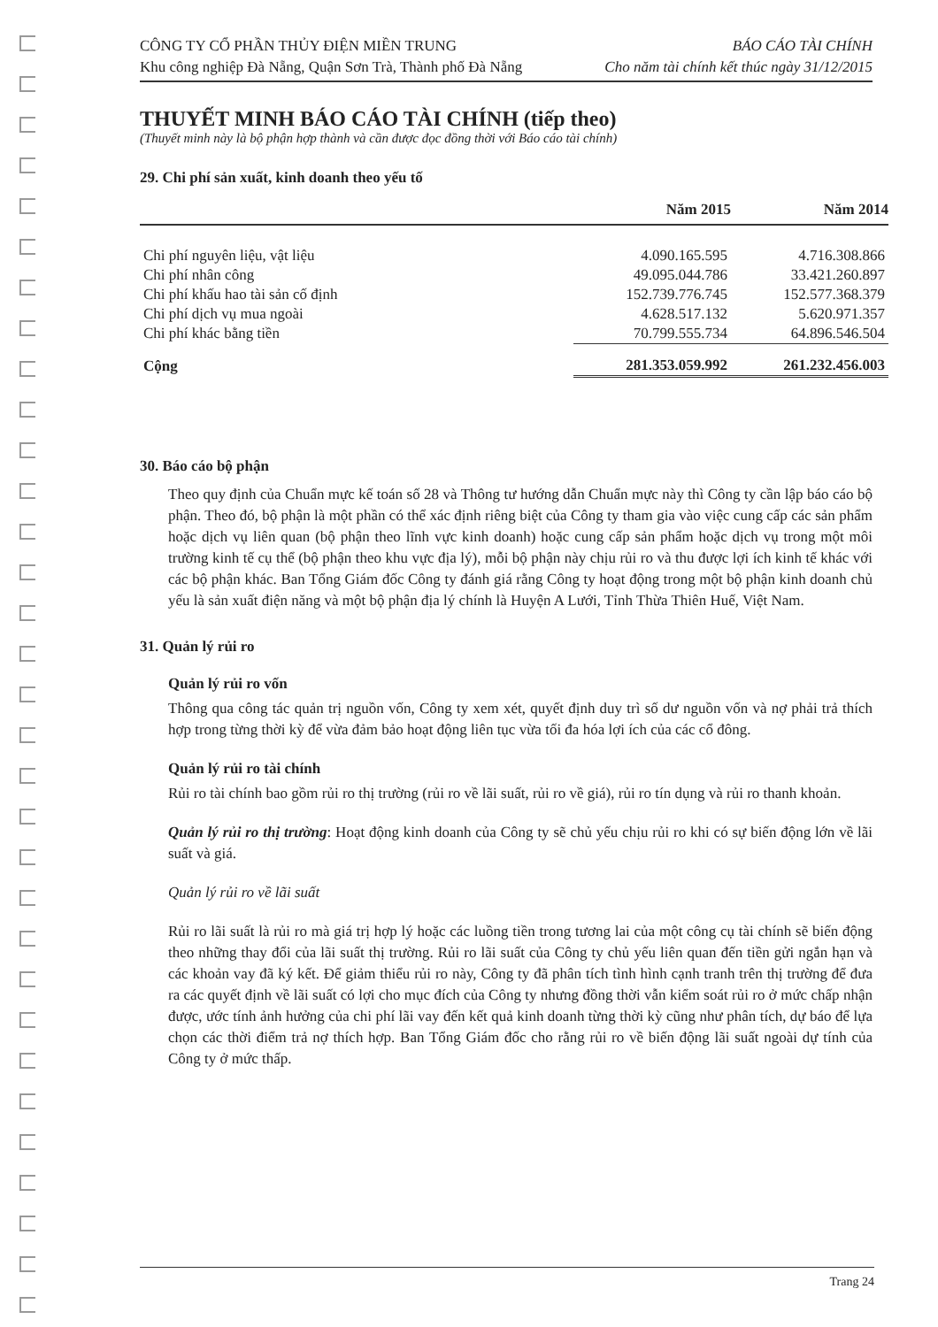CÔNG TY CỔ PHẦN THỦY ĐIỆN MIỀN TRUNG
Khu công nghiệp Đà Nẵng, Quận Sơn Trà, Thành phố Đà Nẵng
BÁO CÁO TÀI CHÍNH
Cho năm tài chính kết thúc ngày 31/12/2015
THUYẾT MINH BÁO CÁO TÀI CHÍNH (tiếp theo)
(Thuyết minh này là bộ phận hợp thành và cần được đọc đồng thời với Báo cáo tài chính)
29. Chi phí sản xuất, kinh doanh theo yếu tố
| | Năm 2015 | Năm 2014 |
| --- | --- | --- |
| Chi phí nguyên liệu, vật liệu | 4.090.165.595 | 4.716.308.866 |
| Chi phí nhân công | 49.095.044.786 | 33.421.260.897 |
| Chi phí khấu hao tài sản cố định | 152.739.776.745 | 152.577.368.379 |
| Chi phí dịch vụ mua ngoài | 4.628.517.132 | 5.620.971.357 |
| Chi phí khác bằng tiền | 70.799.555.734 | 64.896.546.504 |
| Cộng | 281.353.059.992 | 261.232.456.003 |
30. Báo cáo bộ phận
Theo quy định của Chuẩn mực kế toán số 28 và Thông tư hướng dẫn Chuẩn mực này thì Công ty cần lập báo cáo bộ phận. Theo đó, bộ phận là một phần có thể xác định riêng biệt của Công ty tham gia vào việc cung cấp các sản phẩm hoặc dịch vụ liên quan (bộ phận theo lĩnh vực kinh doanh) hoặc cung cấp sản phẩm hoặc dịch vụ trong một môi trường kinh tế cụ thể (bộ phận theo khu vực địa lý), mỗi bộ phận này chịu rủi ro và thu được lợi ích kinh tế khác với các bộ phận khác. Ban Tổng Giám đốc Công ty đánh giá rằng Công ty hoạt động trong một bộ phận kinh doanh chủ yếu là sản xuất điện năng và một bộ phận địa lý chính là Huyện A Lưới, Tỉnh Thừa Thiên Huế, Việt Nam.
31. Quản lý rủi ro
Quản lý rủi ro vốn
Thông qua công tác quản trị nguồn vốn, Công ty xem xét, quyết định duy trì số dư nguồn vốn và nợ phải trả thích hợp trong từng thời kỳ để vừa đảm bảo hoạt động liên tục vừa tối đa hóa lợi ích của các cổ đông.
Quản lý rủi ro tài chính
Rủi ro tài chính bao gồm rủi ro thị trường (rủi ro về lãi suất, rủi ro về giá), rủi ro tín dụng và rủi ro thanh khoản.
Quản lý rủi ro thị trường: Hoạt động kinh doanh của Công ty sẽ chủ yếu chịu rủi ro khi có sự biến động lớn về lãi suất và giá.
Quản lý rủi ro về lãi suất
Rủi ro lãi suất là rủi ro mà giá trị hợp lý hoặc các luồng tiền trong tương lai của một công cụ tài chính sẽ biến động theo những thay đổi của lãi suất thị trường. Rủi ro lãi suất của Công ty chủ yếu liên quan đến tiền gửi ngắn hạn và các khoản vay đã ký kết. Để giảm thiểu rủi ro này, Công ty đã phân tích tình hình cạnh tranh trên thị trường để đưa ra các quyết định về lãi suất có lợi cho mục đích của Công ty nhưng đồng thời vẫn kiểm soát rủi ro ở mức chấp nhận được, ước tính ảnh hưởng của chi phí lãi vay đến kết quả kinh doanh từng thời kỳ cũng như phân tích, dự báo để lựa chọn các thời điểm trả nợ thích hợp. Ban Tổng Giám đốc cho rằng rủi ro về biến động lãi suất ngoài dự tính của Công ty ở mức thấp.
Trang 24